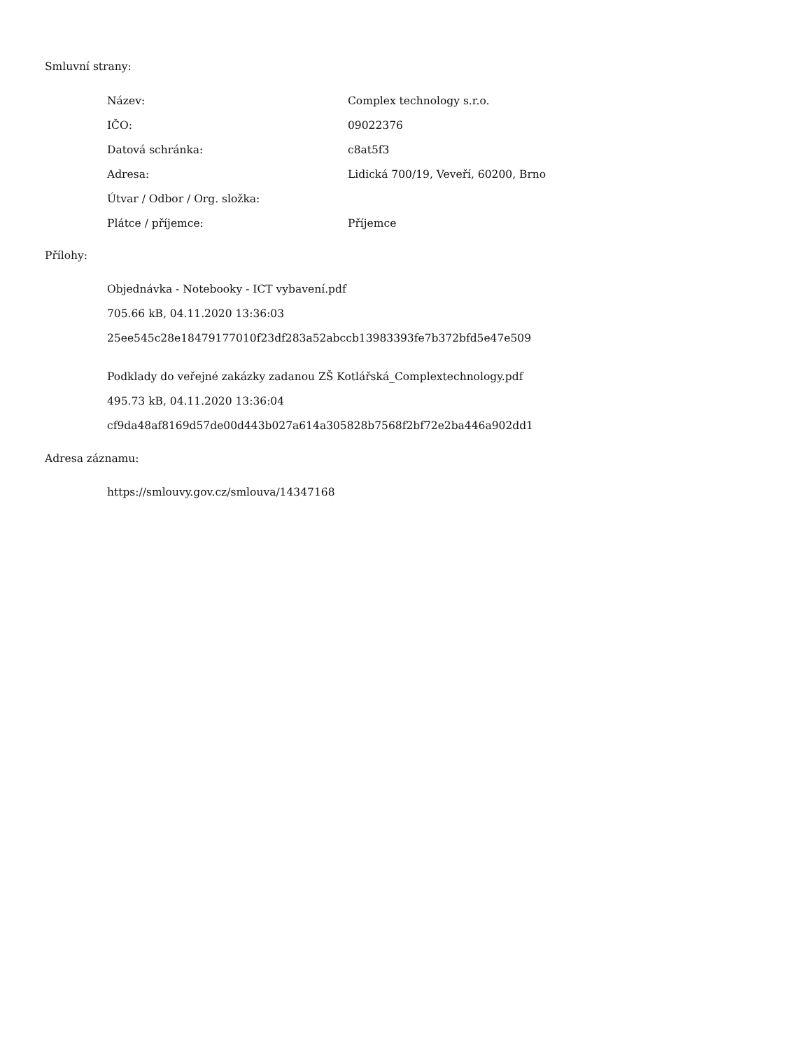Smluvní strany:
| Název: | Complex technology s.r.o. |
| IČO: | 09022376 |
| Datová schránka: | c8at5f3 |
| Adresa: | Lidická 700/19, Veveří, 60200, Brno |
| Útvar / Odbor / Org. složka: | |
| Plátce / příjemce: | Příjemce |
Přílohy:
Objednávka - Notebooky - ICT vybavení.pdf
705.66 kB, 04.11.2020 13:36:03
25ee545c28e18479177010f23df283a52abccb13983393fe7b372bfd5e47e509
Podklady do veřejné zakázky zadanou ZŠ Kotlářská_Complextechnology.pdf
495.73 kB, 04.11.2020 13:36:04
cf9da48af8169d57de00d443b027a614a305828b7568f2bf72e2ba446a902dd1
Adresa záznamu:
https://smlouvy.gov.cz/smlouva/14347168